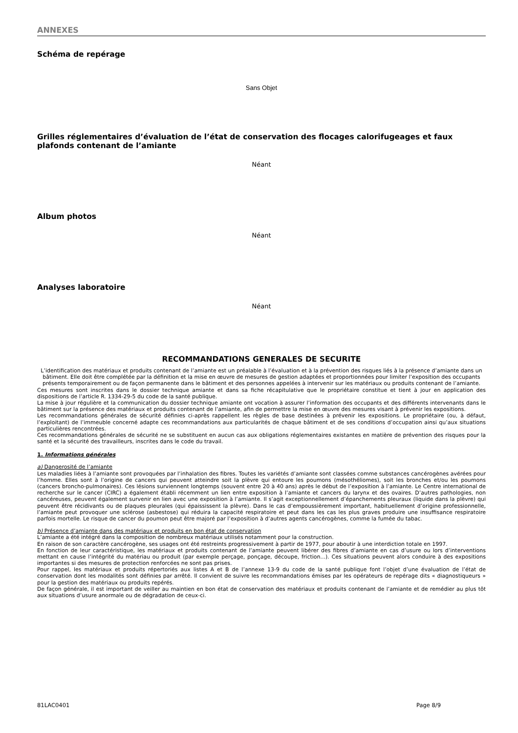ANNEXES
Schéma de repérage
Sans Objet
Grilles réglementaires d’évaluation de l’état de conservation des flocages calorifugeages et faux plafonds contenant de l’amiante
Néant
Album photos
Néant
Analyses laboratoire
Néant
RECOMMANDATIONS GENERALES DE SECURITE
L’identification des matériaux et produits contenant de l’amiante est un préalable à l’évaluation et à la prévention des risques liés à la présence d’amiante dans un bâtiment. Elle doit être complétée par la définition et la mise en œuvre de mesures de gestion adaptées et proportionnées pour limiter l’exposition des occupants présents temporairement ou de façon permanente dans le bâtiment et des personnes appelées à intervenir sur les matériaux ou produits contenant de l’amiante.
Ces mesures sont inscrites dans le dossier technique amiante et dans sa fiche récapitulative que le propriétaire constitue et tient à jour en application des dispositions de l’article R. 1334-29-5 du code de la santé publique.
La mise à jour régulière et la communication du dossier technique amiante ont vocation à assurer l’information des occupants et des différents intervenants dans le bâtiment sur la présence des matériaux et produits contenant de l’amiante, afin de permettre la mise en œuvre des mesures visant à prévenir les expositions.
Les recommandations générales de sécurité définies ci-après rappellent les règles de base destinées à prévenir les expositions. Le propriétaire (ou, à défaut, l’exploitant) de l’immeuble concerné adapte ces recommandations aux particularités de chaque bâtiment et de ses conditions d’occupation ainsi qu’aux situations particulières rencontrées.
Ces recommandations générales de sécurité ne se substituent en aucun cas aux obligations réglementaires existantes en matière de prévention des risques pour la santé et la sécurité des travailleurs, inscrites dans le code du travail.
1. Informations générales
a) Dangerosité de l’amiante
Les maladies liées à l’amiante sont provoquées par l’inhalation des fibres. Toutes les variétés d’amiante sont classées comme substances cancérogènes avérées pour l’homme. Elles sont à l’origine de cancers qui peuvent atteindre soit la plèvre qui entoure les poumons (mésothéliomes), soit les bronches et/ou les poumons (cancers broncho-pulmonaires). Ces lésions surviennent longtemps (souvent entre 20 à 40 ans) après le début de l’exposition à l’amiante. Le Centre international de recherche sur le cancer (CIRC) a également établi récemment un lien entre exposition à l’amiante et cancers du larynx et des ovaires. D’autres pathologies, non cancéreuses, peuvent également survenir en lien avec une exposition à l’amiante. Il s’agit exceptionnellement d’épanchements pleuraux (liquide dans la plèvre) qui peuvent être récidivants ou de plaques pleurales (qui épaississent la plèvre). Dans le cas d’empoussièrement important, habituellement d’origine professionnelle, l’amiante peut provoquer une sclérose (asbestose) qui réduira la capacité respiratoire et peut dans les cas les plus graves produire une insuffisance respiratoire parfois mortelle. Le risque de cancer du poumon peut être majoré par l’exposition à d’autres agents cancérogènes, comme la fumée du tabac.
b) Présence d’amiante dans des matériaux et produits en bon état de conservation
L’amiante a été intégré dans la composition de nombreux matériaux utilisés notamment pour la construction.
En raison de son caractère cancérogène, ses usages ont été restreints progressivement à partir de 1977, pour aboutir à une interdiction totale en 1997.
En fonction de leur caractéristique, les matériaux et produits contenant de l’amiante peuvent libérer des fibres d’amiante en cas d’usure ou lors d’interventions mettant en cause l’intégrité du matériau ou produit (par exemple perçage, ponçage, découpe, friction...). Ces situations peuvent alors conduire à des expositions importantes si des mesures de protection renforcées ne sont pas prises.
Pour rappel, les matériaux et produits répertoriés aux listes A et B de l’annexe 13-9 du code de la santé publique font l’objet d’une évaluation de l’état de conservation dont les modalités sont définies par arrêté. Il convient de suivre les recommandations émises par les opérateurs de repérage dits « diagnostiqueurs » pour la gestion des matériaux ou produits repérés.
De façon générale, il est important de veiller au maintien en bon état de conservation des matériaux et produits contenant de l’amiante et de remédier au plus tôt aux situations d’usure anormale ou de dégradation de ceux-ci.
81LAC0401 Page 8/9